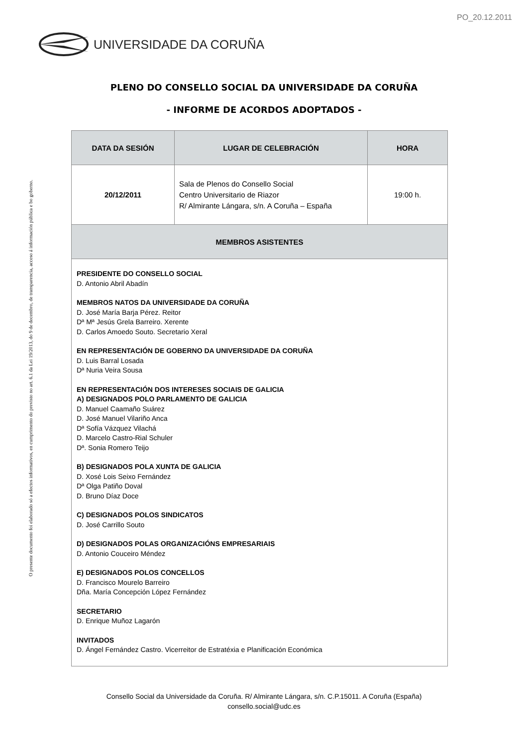PO_20.12.2011
UNIVERSIDADE DA CORUÑA
O presente documento foi elaborado só a efectos informativos, en cumprimento do previsto no art. 6.1 da Lei 19/2013, do 9 de decembro, de transparencia, acceso á información pública e bo goberno.
PLENO DO CONSELLO SOCIAL DA UNIVERSIDADE DA CORUÑA
- INFORME DE ACORDOS ADOPTADOS -
| DATA DA SESIÓN | LUGAR DE CELEBRACIÓN | HORA |
| --- | --- | --- |
| 20/12/2011 | Sala de Plenos do Consello Social Centro Universitario de Riazor R/ Almirante Lángara, s/n. A Coruña – España | 19:00 h. |
| MEMBROS ASISTENTES | | |
| PRESIDENTE DO CONSELLO SOCIAL D. Antonio Abril Abadín MEMBROS NATOS DA UNIVERSIDADE DA CORUÑA D. José María Barja Pérez. Reitor Dª Mª Jesús Grela Barreiro. Xerente D. Carlos Amoedo Souto. Secretario Xeral EN REPRESENTACIÓN DE GOBERNO DA UNIVERSIDADE DA CORUÑA D. Luis Barral Losada Dª Nuria Veira Sousa EN REPRESENTACIÓN DOS INTERESES SOCIAIS DE GALICIA A) DESIGNADOS POLO PARLAMENTO DE GALICIA D. Manuel Caamaño Suárez D. José Manuel Vilariño Anca Dª Sofía Vázquez Vilachá D. Marcelo Castro-Rial Schuler Dª. Sonia Romero Teijo B) DESIGNADOS POLA XUNTA DE GALICIA D. Xosé Lois Seixo Fernández Dª Olga Patiño Doval D. Bruno Díaz Doce C) DESIGNADOS POLOS SINDICATOS D. José Carrillo Souto D) DESIGNADOS POLAS ORGANIZACIÓNS EMPRESARIAIS D. Antonio Couceiro Méndez E) DESIGNADOS POLOS CONCELLOS D. Francisco Mourelo Barreiro Dña. María Concepción López Fernández SECRETARIO D. Enrique Muñoz Lagarón INVITADOS D. Ángel Fernández Castro. Vicerreitor de Estratéxia e Planificación Económica | | |
Consello Social da Universidade da Coruña. R/ Almirante Lángara, s/n. C.P.15011. A Coruña (España)
consello.social@udc.es